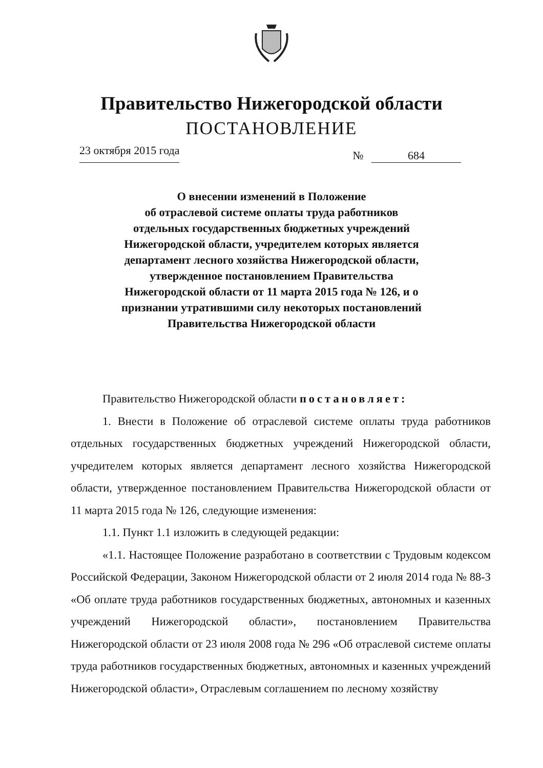Правительство Нижегородской области
ПОСТАНОВЛЕНИЕ
23 октября 2015 года
№ 684
О внесении изменений в Положение
об отраслевой системе оплаты труда работников
отдельных государственных бюджетных учреждений
Нижегородской области, учредителем которых является
департамент лесного хозяйства Нижегородской области,
утвержденное постановлением Правительства
Нижегородской области от 11 марта 2015 года № 126, и о
признании утратившими силу некоторых постановлений
Правительства Нижегородской области
Правительство Нижегородской области постановляет:
1. Внести в Положение об отраслевой системе оплаты труда работников отдельных государственных бюджетных учреждений Нижегородской области, учредителем которых является департамент лесного хозяйства Нижегородской области, утвержденное постановлением Правительства Нижегородской области от 11 марта 2015 года № 126, следующие изменения:
1.1. Пункт 1.1 изложить в следующей редакции:
«1.1. Настоящее Положение разработано в соответствии с Трудовым кодексом Российской Федерации, Законом Нижегородской области от 2 июля 2014 года № 88-З «Об оплате труда работников государственных бюджетных, автономных и казенных учреждений Нижегородской области», постановлением Правительства Нижегородской области от 23 июля 2008 года № 296 «Об отраслевой системе оплаты труда работников государственных бюджетных, автономных и казенных учреждений Нижегородской области», Отраслевым соглашением по лесному хозяйству